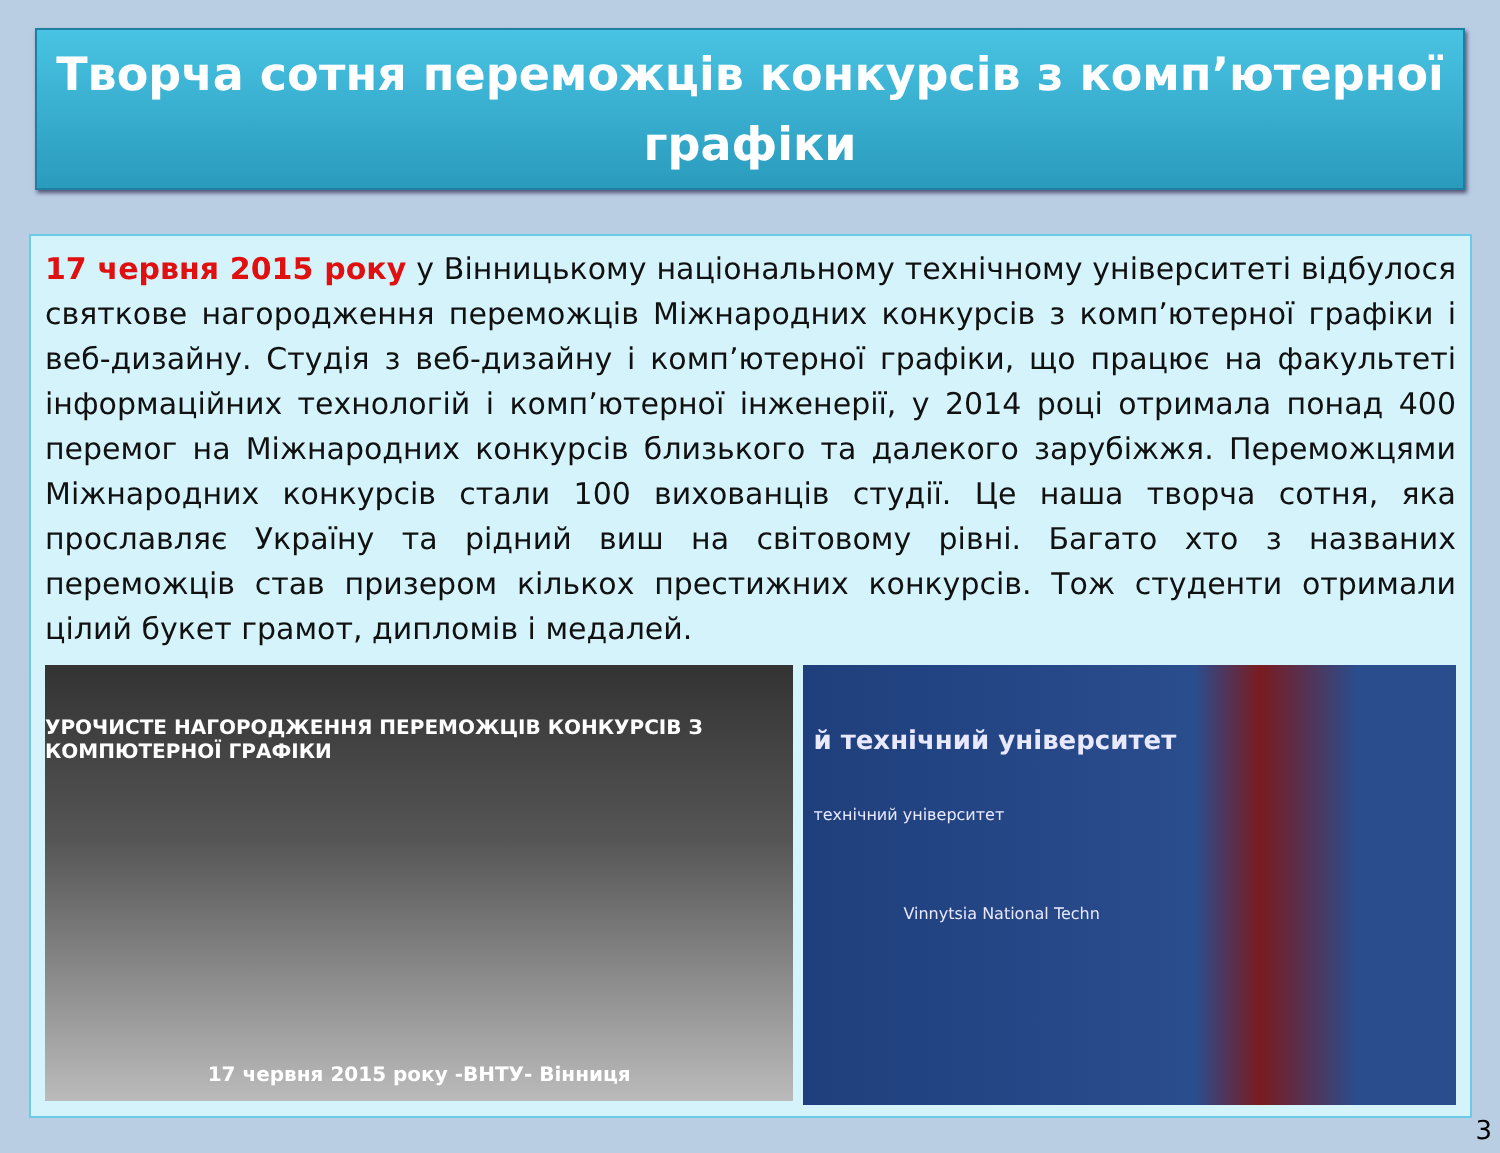Творча сотня переможців конкурсів з комп’ютерної графіки
17 червня 2015 року у Вінницькому національному технічному університеті відбулося святкове нагородження переможців Міжнародних конкурсів з комп’ютерної графіки і веб-дизайну. Студія з веб-дизайну і комп’ютерної графіки, що працює на факультеті інформаційних технологій і комп’ютерної інженерії, у 2014 році отримала понад 400 перемог на Міжнародних конкурсів близького та далекого зарубіжжя. Переможцями Міжнародних конкурсів стали 100 вихованців студії. Це наша творча сотня, яка прославляє Україну та рідний виш на світовому рівні. Багато хто з названих переможців став призером кількох престижних конкурсів. Тож студенти отримали цілий букет грамот, дипломів і медалей.
УРОЧИСТЕ НАГОРОДЖЕННЯ ПЕРЕМОЖЦІВ КОНКУРСІВ З КОМПЮТЕРНОЇ ГРАФІКИ
17 червня 2015 року -ВНТУ- Вінниця
й технічний університет
технічний університет
Vinnytsia National Techn
3